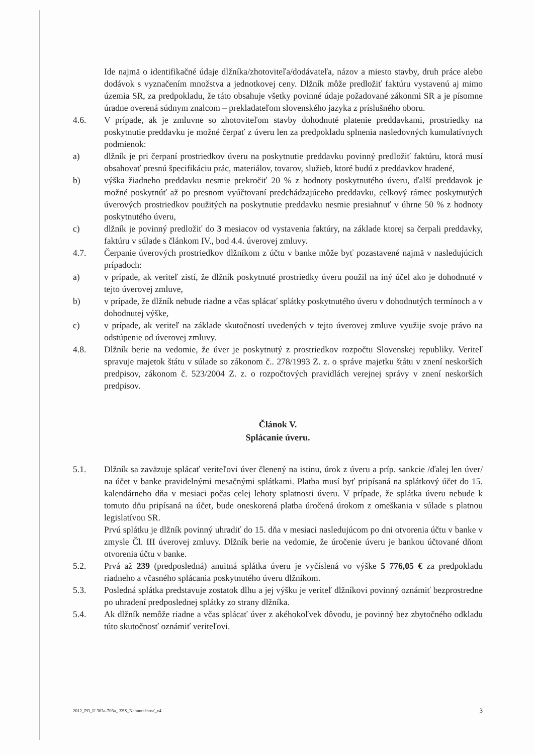Ide najmä o identifikačné údaje dlžníka/zhotoviteľa/dodávateľa, názov a miesto stavby, druh práce alebo dodávok s vyznačením množstva a jednotkovej ceny. Dlžník môže predložiť faktúru vystavenú aj mimo územia SR, za predpokladu, že táto obsahuje všetky povinné údaje požadované zákonmi SR a je písomne úradne overená súdnym znalcom – prekladateľom slovenského jazyka z príslušného oboru.
4.6. V prípade, ak je zmluvne so zhotoviteľom stavby dohodnuté platenie preddavkami, prostriedky na poskytnutie preddavku je možné čerpať z úveru len za predpokladu splnenia nasledovných kumulatívnych podmienok:
a) dlžník je pri čerpaní prostriedkov úveru na poskytnutie preddavku povinný predložiť faktúru, ktorá musí obsahovať presnú špecifikáciu prác, materiálov, tovarov, služieb, ktoré budú z preddavkov hradené,
b) výška žiadneho preddavku nesmie prekročiť 20 % z hodnoty poskytnutého úveru, ďalší preddavok je možné poskytnúť až po presnom vyúčtovaní predchádzajúceho preddavku, celkový rámec poskytnutých úverových prostriedkov použitých na poskytnutie preddavku nesmie presiahnuť v úhrne 50 % z hodnoty poskytnutého úveru,
c) dlžník je povinný predložiť do 3 mesiacov od vystavenia faktúry, na základe ktorej sa čerpali preddavky, faktúru v súlade s článkom IV., bod 4.4. úverovej zmluvy.
4.7. Čerpanie úverových prostriedkov dlžníkom z účtu v banke môže byť pozastavené najmä v nasledujúcich prípadoch:
a) v prípade, ak veriteľ zistí, že dlžník poskytnuté prostriedky úveru použil na iný účel ako je dohodnuté v tejto úverovej zmluve,
b) v prípade, že dlžník nebude riadne a včas splácať splátky poskytnutého úveru v dohodnutých termínoch a v dohodnutej výške,
c) v prípade, ak veriteľ na základe skutočností uvedených v tejto úverovej zmluve využije svoje právo na odstúpenie od úverovej zmluvy.
4.8. Dlžník berie na vedomie, že úver je poskytnutý z prostriedkov rozpočtu Slovenskej republiky. Veriteľ spravuje majetok štátu v súlade so zákonom č.. 278/1993 Z. z. o správe majetku štátu v znení neskorších predpisov, zákonom č. 523/2004 Z. z. o rozpočtových pravidlách verejnej správy v znení neskorších predpisov.
Článok V.
Splácanie úveru.
5.1. Dlžník sa zaväzuje splácať veriteľovi úver členený na istinu, úrok z úveru a príp. sankcie /ďalej len úver/ na účet v banke pravidelnými mesačnými splátkami. Platba musí byť pripísaná na splátkový účet do 15. kalendárneho dňa v mesiaci počas celej lehoty splatnosti úveru. V prípade, že splátka úveru nebude k tomuto dňu pripísaná na účet, bude oneskorená platba úročená úrokom z omeškania v súlade s platnou legislatívou SR.
Prvú splátku je dlžník povinný uhradiť do 15. dňa v mesiaci nasledujúcom po dni otvorenia účtu v banke v zmysle Čl. III úverovej zmluvy. Dlžník berie na vedomie, že úročenie úveru je bankou účtované dňom otvorenia účtu v banke.
5.2. Prvá až 239 (predposledná) anuitná splátka úveru je vyčíslená vo výške 5 776,05 € za predpokladu riadneho a včasného splácania poskytnutého úveru dlžníkom.
5.3. Posledná splátka predstavuje zostatok dlhu a jej výšku je veriteľ dlžníkovi povinný oznámiť bezprostredne po uhradení predposlednej splátky zo strany dlžníka.
5.4. Ak dlžník nemôže riadne a včas splácať úver z akéhokoľvek dôvodu, je povinný bez zbytočného odkladu túto skutočnosť oznámiť veriteľovi.
2012_PO_U 303a-703a_ ZSS_Nehnuteľnosť_v4 3